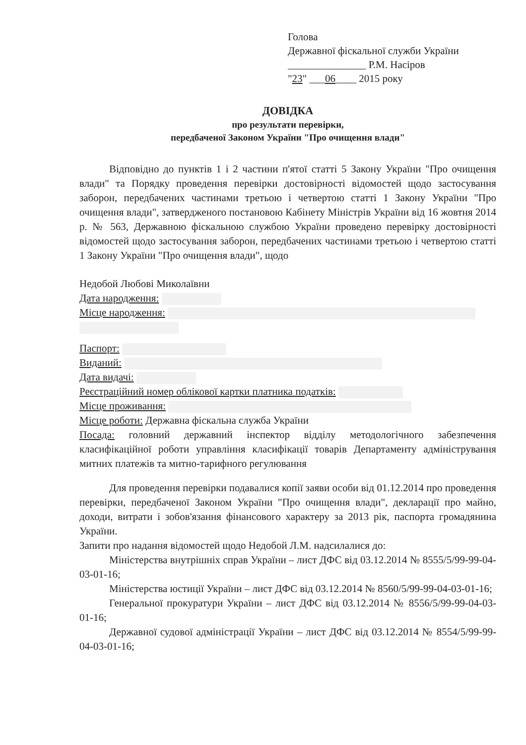Голова
Державної фіскальної служби України
_______________ Р.М. Насіров
"23" ___06____ 2015 року
ДОВІДКА
про результати перевірки,
передбаченої Законом України "Про очищення влади"
Відповідно до пунктів 1 і 2 частини п'ятої статті 5 Закону України "Про очищення влади" та Порядку проведення перевірки достовірності відомостей щодо застосування заборон, передбачених частинами третьою і четвертою статті 1 Закону України "Про очищення влади", затвердженого постановою Кабінету Міністрів України від 16 жовтня 2014 р. № 563, Державною фіскальною службою України проведено перевірку достовірності відомостей щодо застосування заборон, передбачених частинами третьою і четвертою статті 1 Закону України "Про очищення влади", щодо
Недобой Любові Миколаївни
Дата народження:
Місце народження:
Паспорт:
Виданий:
Дата видачі:
Реєстраційний номер облікової картки платника податків:
Місце проживання:
Місце роботи: Державна фіскальна служба України
Посада: головний державний інспектор відділу методологічного забезпечення класифікаційної роботи управління класифікації товарів Департаменту адміністрування митних платежів та митно-тарифного регулювання
Для проведення перевірки подавалися копії заяви особи від 01.12.2014 про проведення перевірки, передбаченої Законом України "Про очищення влади", декларації про майно, доходи, витрати і зобов'язання фінансового характеру за 2013 рік, паспорта громадянина України.
Запити про надання відомостей щодо Недобой Л.М. надсилалися до:
Міністерства внутрішніх справ України – лист ДФС від 03.12.2014 № 8555/5/99-99-04-03-01-16;
Міністерства юстиції України – лист ДФС від 03.12.2014 № 8560/5/99-99-04-03-01-16;
Генеральної прокуратури України – лист ДФС від 03.12.2014 № 8556/5/99-99-04-03-01-16;
Державної судової адміністрації України – лист ДФС від 03.12.2014 № 8554/5/99-99-04-03-01-16;